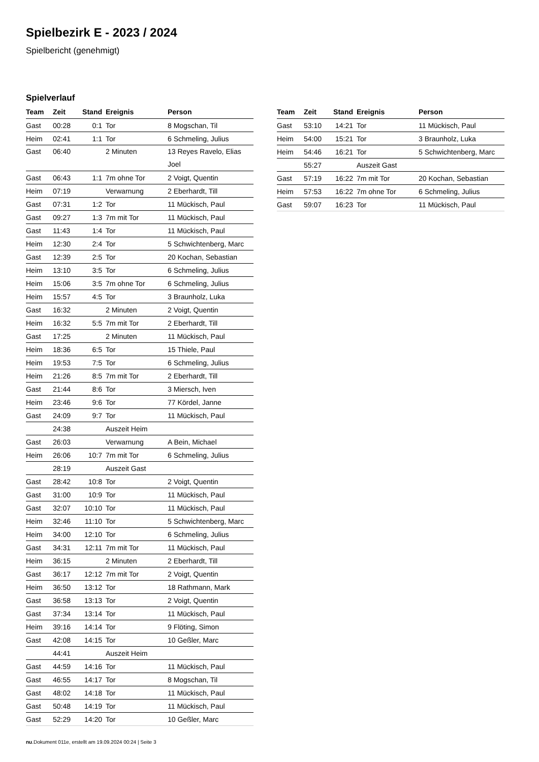Spielbezirk E - 2023 / 2024
Spielbericht (genehmigt)
Spielverlauf
| Team | Zeit | Stand | Ereignis | Person |
| --- | --- | --- | --- | --- |
| Gast | 00:28 | 0:1 | Tor | 8 Mogschan, Til |
| Heim | 02:41 | 1:1 | Tor | 6 Schmeling, Julius |
| Gast | 06:40 | | 2 Minuten | 13 Reyes Ravelo, Elias Joel |
| Gast | 06:43 | 1:1 | 7m ohne Tor | 2 Voigt, Quentin |
| Heim | 07:19 | | Verwarnung | 2 Eberhardt, Till |
| Gast | 07:31 | 1:2 | Tor | 11 Mückisch, Paul |
| Gast | 09:27 | 1:3 | 7m mit Tor | 11 Mückisch, Paul |
| Gast | 11:43 | 1:4 | Tor | 11 Mückisch, Paul |
| Heim | 12:30 | 2:4 | Tor | 5 Schwichtenberg, Marc |
| Gast | 12:39 | 2:5 | Tor | 20 Kochan, Sebastian |
| Heim | 13:10 | 3:5 | Tor | 6 Schmeling, Julius |
| Heim | 15:06 | 3:5 | 7m ohne Tor | 6 Schmeling, Julius |
| Heim | 15:57 | 4:5 | Tor | 3 Braunholz, Luka |
| Gast | 16:32 | | 2 Minuten | 2 Voigt, Quentin |
| Heim | 16:32 | 5:5 | 7m mit Tor | 2 Eberhardt, Till |
| Gast | 17:25 | | 2 Minuten | 11 Mückisch, Paul |
| Heim | 18:36 | 6:5 | Tor | 15 Thiele, Paul |
| Heim | 19:53 | 7:5 | Tor | 6 Schmeling, Julius |
| Heim | 21:26 | 8:5 | 7m mit Tor | 2 Eberhardt, Till |
| Gast | 21:44 | 8:6 | Tor | 3 Miersch, Iven |
| Heim | 23:46 | 9:6 | Tor | 77 Kördel, Janne |
| Gast | 24:09 | 9:7 | Tor | 11 Mückisch, Paul |
| | 24:38 | | Auszeit Heim | |
| Gast | 26:03 | | Verwarnung | A Bein, Michael |
| Heim | 26:06 | 10:7 | 7m mit Tor | 6 Schmeling, Julius |
| | 28:19 | | Auszeit Gast | |
| Gast | 28:42 | 10:8 | Tor | 2 Voigt, Quentin |
| Gast | 31:00 | 10:9 | Tor | 11 Mückisch, Paul |
| Gast | 32:07 | 10:10 | Tor | 11 Mückisch, Paul |
| Heim | 32:46 | 11:10 | Tor | 5 Schwichtenberg, Marc |
| Heim | 34:00 | 12:10 | Tor | 6 Schmeling, Julius |
| Gast | 34:31 | 12:11 | 7m mit Tor | 11 Mückisch, Paul |
| Heim | 36:15 | | 2 Minuten | 2 Eberhardt, Till |
| Gast | 36:17 | 12:12 | 7m mit Tor | 2 Voigt, Quentin |
| Heim | 36:50 | 13:12 | Tor | 18 Rathmann, Mark |
| Gast | 36:58 | 13:13 | Tor | 2 Voigt, Quentin |
| Gast | 37:34 | 13:14 | Tor | 11 Mückisch, Paul |
| Heim | 39:16 | 14:14 | Tor | 9 Flöting, Simon |
| Gast | 42:08 | 14:15 | Tor | 10 Geßler, Marc |
| | 44:41 | | Auszeit Heim | |
| Gast | 44:59 | 14:16 | Tor | 11 Mückisch, Paul |
| Gast | 46:55 | 14:17 | Tor | 8 Mogschan, Til |
| Gast | 48:02 | 14:18 | Tor | 11 Mückisch, Paul |
| Gast | 50:48 | 14:19 | Tor | 11 Mückisch, Paul |
| Gast | 52:29 | 14:20 | Tor | 10 Geßler, Marc |
| Team | Zeit | Stand | Ereignis | Person |
| --- | --- | --- | --- | --- |
| Gast | 53:10 | 14:21 | Tor | 11 Mückisch, Paul |
| Heim | 54:00 | 15:21 | Tor | 3 Braunholz, Luka |
| Heim | 54:46 | 16:21 | Tor | 5 Schwichtenberg, Marc |
| | 55:27 | | Auszeit Gast | |
| Gast | 57:19 | 16:22 | 7m mit Tor | 20 Kochan, Sebastian |
| Heim | 57:53 | 16:22 | 7m ohne Tor | 6 Schmeling, Julius |
| Gast | 59:07 | 16:23 | Tor | 11 Mückisch, Paul |
nu.Dokument 011e, erstellt am 19.09.2024 00:24 | Seite 3